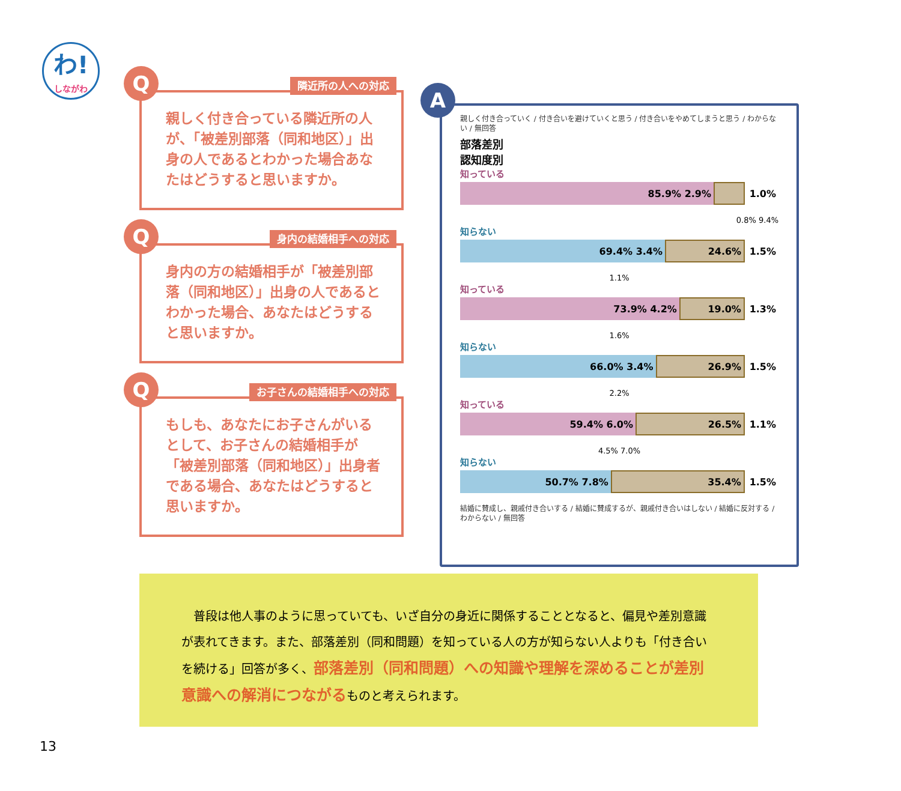わ!
しながわ
Q 隣近所の人への対応
親しく付き合っている隣近所の人が、「被差別部落（同和地区）」出身の人であるとわかった場合あなたはどうすると思いますか。
Q 身内の結婚相手への対応
身内の方の結婚相手が「被差別部落（同和地区）」出身の人であるとわかった場合、あなたはどうすると思いますか。
Q お子さんの結婚相手への対応
もしも、あなたにお子さんがいるとして、お子さんの結婚相手が「被差別部落（同和地区）」出身者である場合、あなたはどうすると思いますか。
A
親しく付き合っていく / 付き合いを避けていくと思う / 付き合いをやめてしまうと思う / わからない / 無回答
部落差別
認知度別
知っている
85.9% 2.9% 1.0%
0.8% 9.4%
知らない
69.4% 3.4% 24.6% 1.5%
1.1%
知っている
73.9% 4.2% 19.0% 1.3%
1.6%
知らない
66.0% 3.4% 26.9% 1.5%
2.2%
知っている
59.4% 6.0% 26.5% 1.1%
4.5% 7.0%
知らない
50.7% 7.8% 35.4% 1.5%
結婚に賛成し、親戚付き合いする / 結婚に賛成するが、親戚付き合いはしない / 結婚に反対する / わからない / 無回答
　普段は他人事のように思っていても、いざ自分の身近に関係することとなると、偏見や差別意識が表れてきます。また、部落差別（同和問題）を知っている人の方が知らない人よりも「付き合いを続ける」回答が多く、部落差別（同和問題）への知識や理解を深めることが差別意識への解消につながるものと考えられます。
13